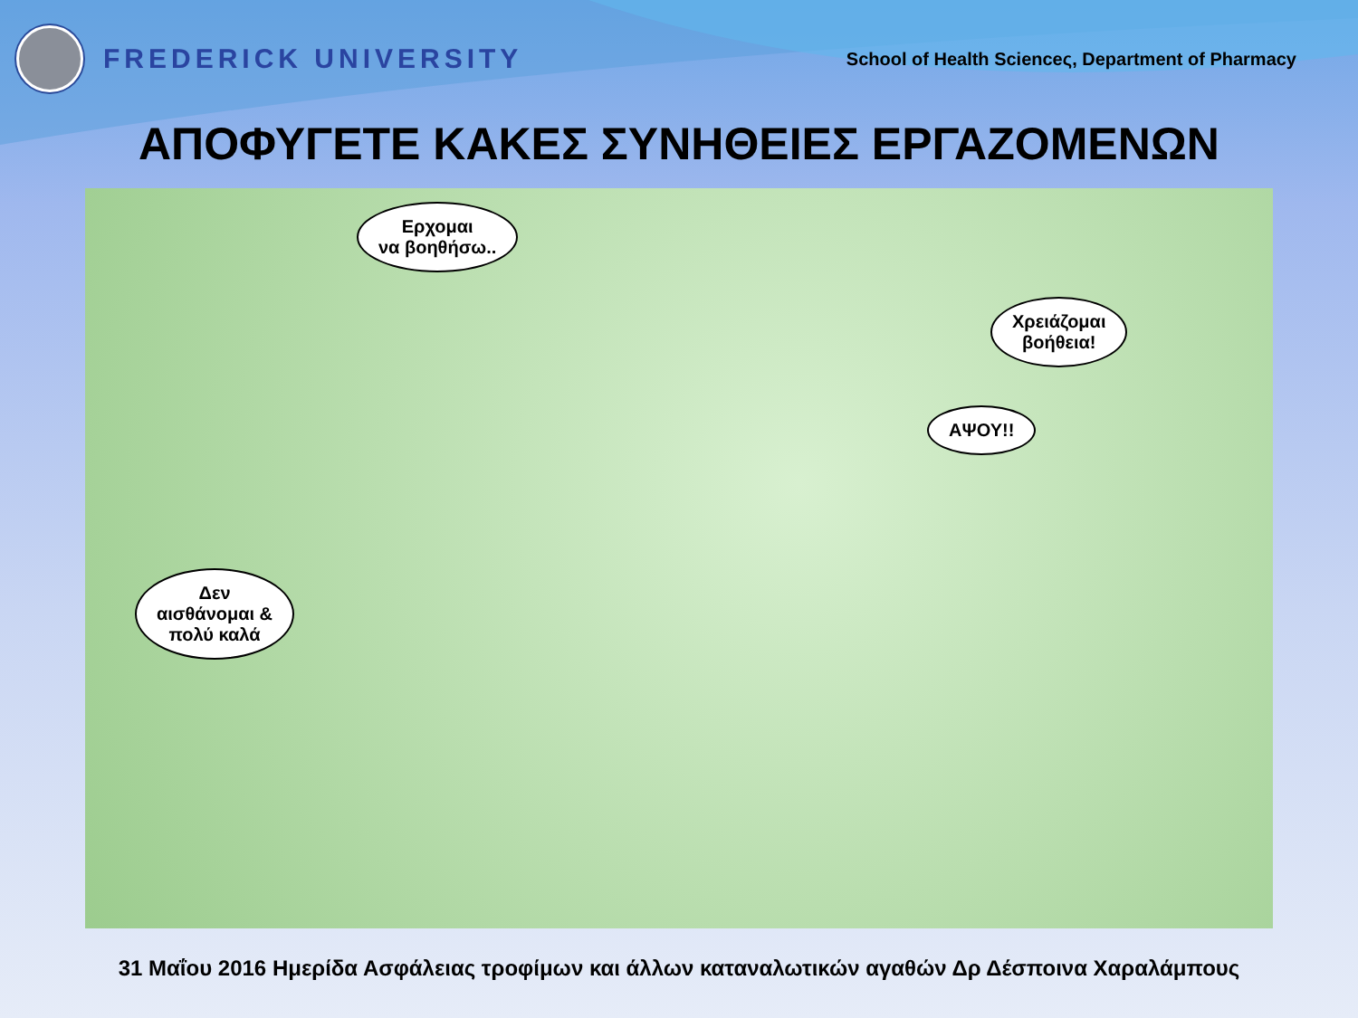FREDERICK UNIVERSITY
School of Health Scienceς, Department of Pharmacy
ΑΠΟΦΥΓΕΤΕ ΚΑΚΕΣ ΣΥΝΗΘΕΙΕΣ ΕΡΓΑΖΟΜΕΝΩΝ
Ερχομαι
να βοηθήσω..
Χρειάζομαι
βοήθεια!
ΑΨΟΥ!!
Δεν
αισθάνομαι &
πολύ καλά
31 Μαΐου 2016 Ημερίδα Ασφάλειας τροφίμων και άλλων καταναλωτικών αγαθών Δρ Δέσποινα Χαραλάμπους